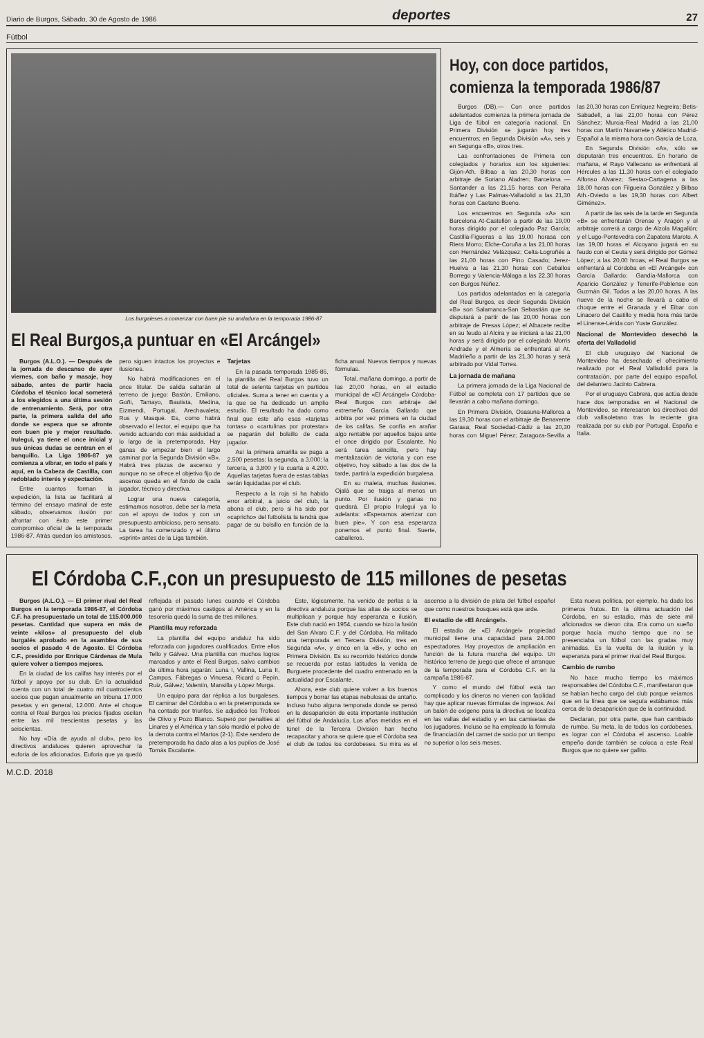Diario de Burgos, Sábado, 30 de Agosto de 1986 deportes 27
Fútbol
Los burgaleses a comenzar con buen pie su andadura en la temporada 1986-87
El Real Burgos,a puntuar en «El Arcángel»
Burgos (A.L.O.). — Después de la jornada de descanso de ayer viernes, con baño y masaje, hoy sábado, antes de partir hacia Córdoba el técnico local someterá a los elegidos a una última sesión de entrenamiento. Será, por otra parte, la primera salida del año donde se espera que se afronte con buen pie y mejor resultado. Irulegui, ya tiene el once inicial y sus únicas dudas se centran en el banquillo. La Liga 1986-87 ya comienza a vibrar, en todo el país y aquí, en la Cabeza de Castilla, con redoblado interés y expectación.
Entre cuantos forman la expedición, la lista se facilitará al término del ensayo matinal de este sábado, observamos ilusión por afrontar con éxito este primer compromiso oficial de la temporada 1986-87. Atrás quedan los amistosos, pero siguen intactos los proyectos e ilusiones.
No habrá modificaciones en el once titular. De salida saltarán al terreno de juego: Bastón, Emiliano, Goñi, Tamayo, Bautista, Medina, Eizmendi, Portugal, Arechavaleta; Rus y Masqué. Es, como habrá observado el lector, el equipo que ha venido actuando con más asiduidad a lo largo de la pretemporada. Hay ganas de empezar bien el largo caminar por la Segunda División «B». Habrá tres plazas de ascenso y aunque no se ofrece el objetivo fijo de ascenso queda en el fondo de cada jugador, técnico y directiva.
Lograr una nueva categoría, estimamos nosotros, debe ser la meta con el apoyo de todos y con un presupuesto ambicioso, pero sensato. La tarea ha comenzado y el último «sprint» antes de la Liga también.
Tarjetas
En la pasada temporada 1985-86, la plantilla del Real Burgos tuvo un total de setenta tarjetas en partidos oficiales. Suma a tener en cuenta y a la que se ha dedicado un amplio estudio. El resultado ha dado como final que este año esas «tarjetas tontas» o «cartulinas por protestar» se pagarán del bolsillo de cada jugador.
Así la primera amarilla se paga a 2.500 pesetas; la segunda, a 3.000; la tercera, a 3,800 y la cuarta a 4.200. Aquellas tarjetas fuera de estas tablas serán liquidadas por el club.
Respecto a la roja si ha habido error arbitral, a juicio del club, la abona el club, pero si ha sido por «capricho» del futbolista la tendrá que pagar de su bolsillo en función de la ficha anual. Nuevos tiempos y nuevas fórmulas.
Total, mañana domingo, a partir de las 20,00 horas, en el estadio municipal de «El Arcángel» Córdoba-Real Burgos con arbitraje del extremeño García Gallardo que arbitra por vez primera en la ciudad de los califas. Se confía en arañar algo rentable por aquellos bajos ante el once dirigido por Escalante. No será tarea sencilla, pero hay mentalización de victoria y con ese objetivo, hoy sábado a las dos de la tarde, partirá la expedición burgalesa.
En su maleta, muchas ilusiones. Ojalá que se traiga al menos un punto. Por ilusión y ganas no quedará. El propio Irulegui ya lo adelanta: «Esperamos aterrizar con buen pie». Y con esa esperanza ponemos el punto final. Suerte, caballeros.
Hoy, con doce partidos, comienza la temporada 1986/87
Burgos (DB).— Con once partidos adelantados comienza la primera jornada de Liga de fúbol en categoría nacional. En Primera División se jugarán hoy tres encuentros; en Segunda División «A», seis y en Segunga «B», otros tres.
Las confrontaciones de Primera con colegiados y horarios son los siguientes: Gijón-Ath. Bilbao a las 20,30 horas con arbitraje de Soriano Aladren; Barcelona —Santander a las 21,15 horas con Peraita Ibáñez y Las Palmas-Valladolid a las 21,30 horas con Caetano Bueno.
Los encuentros en Segunda «A» son Barcelona At-Castellón a partir de las 19,00 horas dirigido por el colegiado Paz García; Castilla-Figueras a las 19,00 horasa con Riera Morro; Elche-Coruña a las 21,00 horas con Hernández Velázquez; Celta-Logroñés a las 21,00 horas con Pino Casado; Jerez-Huelva a las 21,30 horas con Ceballos Borrego y Valencia-Málaga a las 22,30 horas con Burgos Núñez.
Los partidos adelantados en la categoría del Real Burgos, es decir Segunda División «B» son Salamanca-San Sebastián que se disputará a partir de las 20,00 horas con arbitraje de Presas López; el Albacete recibe en su feudo al Alcira y se iniciará a las 21,00 horas y será dirigido por el colegiado Morris Andrade y el Almería se enfrentará al At. Madrileño a partir de las 21,30 horas y será arbitrado por Vidal Torres.
La jornada de mañana
La primera jornada de la Liga Nacional de Fútbol se completa con 17 partidos que se llevarán a cabo mañana domingo.
En Primera División, Osasuna-Mallorca a las 19,30 horas con el arbitraje de Benavente Garasa; Real Sociedad-Cádiz a las 20,30 horas con Miguel Pérez; Zaragoza-Sevilla a las 20,30 horas con Enríquez Negreira; Betis-Sabadell, a las 21,00 horas con Pérez Sánchez; Murcia-Real Madrid a las 21,00 horas con Martín Navarrete y Atlético Madrid-Español a la misma hora con García de Loza.
En Segunda División «A», sólo se disputarán tres encuentros. En horario de mañana, el Rayo Vallecano se enfrentará al Hércules a las 11,30 horas con el colegiado Alfonso Alvarez; Sestao-Cartagena a las 18,00 horas con Filgueira González y Bilbao Ath.-Oviedo a las 19,30 horas con Albert Giménez».
A partir de las seis de la tarde en Segunda «B» se enfrentarán Orense y Aragón y el arbitraje correrá a cargo de Alzola Magallón; y el Lugo-Pontevedra con Zapatera Maroto. A las 19,00 horas el Alcoyano jugará en su feudo con el Ceuta y será dirigido por Gómez López; a las 20,00 hroas, el Real Burgos se enfrentará al Córdoba en «El Arcángel» con García Gallardo; Gandía-Mallorca con Aparicio González y Tenerife-Poblense con Guzmán Gil. Todos a las 20,00 horas. A las nueve de la noche se llevará a cabo el choque entre el Granada y el Eibar con Linacero del Castillo y media hora más tarde el Linense-Lérida con Yuste González.
Nacional de Montevideo desechó la oferta del Valladolid
El club uruguayo del Nacional de Montevideo ha desechado el ofrecimiento realizado por el Real Valladolid para la contratación, por parte del equipo español, del delantero Jacinto Cabrera.
Por el uruguayo Cabrera, que actúa desde hace dos temporadas en el Nacional de Montevideo, se interesaron los directivos del club vallisoletano tras la reciente gira realizada por su club por Portugal, España e Italia.
El Córdoba C.F.,con un presupuesto de 115 millones de pesetas
Burgos (A.L.O.). — El primer rival del Real Burgos en la temporada 1986-87, el Córdoba C.F. ha presupuestado un total de 115.000.000 pesetas. Cantidad que supera en más de veinte «kilos» al presupuesto del club burgalés aprobado en la asamblea de sus socios el pasado 4 de Agosto. El Córdoba C.F., presidido por Enrique Cárdenas de Mula quiere volver a tiempos mejores.
En la ciudad de los califas hay interés por el fútbol y apoyo por su club. En la actualidad cuenta con un total de cuatro mil cuatrocientos socios que pagan anualmente en tribuna 17.000 pesetas y en general, 12.000. Ante el choque contra el Real Burgos los precios fijados oscilan entre las mil trescientas pesetas y las seiscientas.
No hay «Día de ayuda al club», pero los directivos andaluces quieren aprovechar la euforia de los aficionados. Euforia que ya quedó reflejada el pasado lunes cuando el Córdoba ganó por máximos castigos al América y en la tesorería quedó la suma de tres millones.
Plantilla muy reforzada
La plantilla del equipo andaluz ha sido reforzada con jugadores cualificados. Entre ellos Tello y Gálvez. Una plantilla con muchos logros marcados y ante el Real Burgos, salvo cambios de última hora jugarán: Luna I, Vallina, Luna II, Campos, Fábregas o Vinuesa, Ricard o Pepín, Ruiz, Gálvez; Valentín, Mansilla y López Murga.
Un equipo para dar réplica a los burgaleses. El caminar del Córdoba o en la pretemporada se ha contado por triunfos. Se adjudicó los Trofeos de Olivo y Pozo Blanco. Superó por penalties al Linares y el América y tan sólo mordió el polvo de la derrota contra el Martos (2-1). Este sendero de pretemporada ha dado alas a los pupilos de José Tomás Escalante.
Este, lógicamente, ha venido de perlas a la directiva andaluza porque las altas de socios se multiplican y porque hay esperanza e ilusión. Este club nació en 1954, cuando se hizo la fusión del San Alvaro C.F. y del Córdoba. Ha militado una temporada en Tercera División, tres en Segunda «A», y cinco en la «B», y ocho en Primera División. Es su recorrido histórico donde se recuerda por estas latitudes la venida de Burguete procedente del cuadro entrenado en la actualidad por Escalante.
Ahora, este club quiere volver a los buenos tiempos y borrar las etapas nebulosas de antaño. Incluso hubo alguna temporada donde se pensó en la desaparición de esta importante institución del fútbol de Andalucía. Los años metidos en el túnel de la Tercera División han hecho recapacitar y ahora se quiere que el Córdoba sea el club de todos los cordobeses. Su mira es el ascenso a la división de plata del fútbol español que como nuestros bosques está que arde.
El estadio de «El Arcángel».
El estadio de «El Arcángel» propiedad municipal tiene una capacidad para 24.000 espectadores. Hay proyectos de ampliación en función de la futura marcha del equipo. Un histórico terreno de juego que ofrece el arranque de la temporada para el Córdoba C.F. en la campaña 1986-87.
Y como el mundo del fútbol está tan complicado y los dineros no vienen con facilidad hay que aplicar nuevas fórmulas de ingresos. Así un balón de oxígeno para la directiva se localiza en las vallas del estadio y en las camisetas de los jugadores. Incluso se ha empleado la fórmula de financiación del carnet de socio por un tiempo no superior a los seis meses.
Esta nueva política, por ejemplo, ha dado los primeros frutos. En la última actuación del Córdoba, en su estadio, más de siete mil aficionados se dieron cita. Era como un sueño porque hacía mucho tiempo que no se presenciaba un fútbol con las gradas muy animadas. Es la vuelta de la ilusión y la esperanza para el primer rival del Real Burgos.
Cambio de rumbo
No hace mucho tiempo los máximos responsables del Córdoba C.F., manifestaron que se habían hecho cargo del club porque veíamos que en la línea que se seguía estábamos más cerca de la desaparición que de la continuidad.
Declaran, por otra parte, que han cambiado de rumbo. Su meta, la de todos los cordobeses, es lograr con el Córdoba el ascenso. Loable empeño donde también se coloca a este Real Burgos que no quiere ser gallito.
M.C.D. 2018